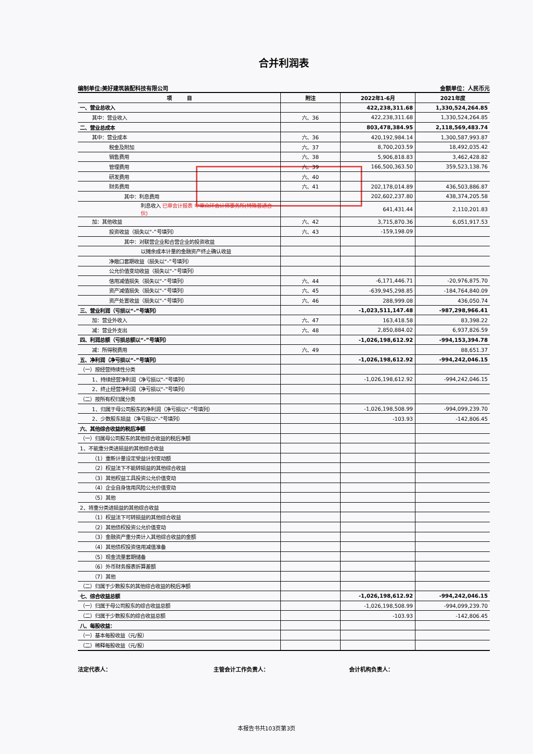合并利润表
编制单位:美好建筑装配科技有限公司 金额单位：人民币元
| 项 目 | 附注 | 2022年1-6月 | 2021年度 |
| --- | --- | --- | --- |
| 一、营业总收入 | | 422,238,311.68 | 1,330,524,264.85 |
| 其中：营业收入 | 六、36 | 422,238,311.68 | 1,330,524,264.85 |
| 二、营业总成本 | | 803,478,384.95 | 2,118,569,483.74 |
| 其中：营业成本 | 六、36 | 420,192,984.14 | 1,300,587,993.87 |
| 税金及附加 | 六、37 | 8,700,203.59 | 18,492,035.42 |
| 销售费用 | 六、38 | 5,906,818.83 | 3,462,428.82 |
| 管理费用 | 六、39 | 166,500,363.50 | 359,523,138.76 |
| 研发费用 | 六、40 | | |
| 财务费用 | 六、41 | 202,178,014.89 | 436,503,886.87 |
| 其中：利息费用 | | 202,602,237.80 | 438,374,205.58 |
| 利息收入 已审会计报表 中审众环会计师事务所(特殊普通合伙) | | 641,431.44 | 2,110,201.83 |
| 加：其他收益 | 六、42 | 3,715,870.36 | 6,051,917.53 |
| 投资收益（损失以“-”号填列） | 六、43 | -159,198.09 | |
| 其中：对联营企业和合营企业的投资收益 | | | |
| 以摊余成本计量的金融资产终止确认收益 | | | |
| 净敞口套期收益（损失以“-”号填列） | | | |
| 公允价值变动收益（损失以“-”号填列） | | | |
| 信用减值损失（损失以“-”号填列） | 六、44 | -6,171,446.71 | -20,976,875.70 |
| 资产减值损失（损失以“-”号填列） | 六、45 | -639,945,298.85 | -184,764,840.09 |
| 资产处置收益（损失以“-”号填列） | 六、46 | 288,999.08 | 436,050.74 |
| 三、营业利润（亏损以“-”号填列） | | -1,023,511,147.48 | -987,298,966.41 |
| 加：营业外收入 | 六、47 | 163,418.58 | 83,398.22 |
| 减：营业外支出 | 六、48 | 2,850,884.02 | 6,937,826.59 |
| 四、利润总额（亏损总额以“-”号填列） | | -1,026,198,612.92 | -994,153,394.78 |
| 减：所得税费用 | 六、49 | | 88,651.37 |
| 五、净利润（净亏损以“-”号填列） | | -1,026,198,612.92 | -994,242,046.15 |
| （一）按经营持续性分类 | | | |
| 1、持续经营净利润（净亏损以“-”号填列） | | -1,026,198,612.92 | -994,242,046.15 |
| 2、终止经营净利润（净亏损以“-”号填列） | | | |
| （二）按所有权归属分类 | | | |
| 1、归属于母公司股东的净利润（净亏损以“-”号填列） | | -1,026,198,508.99 | -994,099,239.70 |
| 2、少数股东损益（净亏损以“-”号填列） | | -103.93 | -142,806.45 |
| 六、其他综合收益的税后净额 | | | |
| （一）归属母公司股东的其他综合收益的税后净额 | | | |
| 1、不能重分类进损益的其他综合收益 | | | |
| （1）重新计量设定受益计划变动额 | | | |
| （2）权益法下不能转损益的其他综合收益 | | | |
| （3）其他权益工具投资公允价值变动 | | | |
| （4）企业自身信用风险公允价值变动 | | | |
| （5）其他 | | | |
| 2、将重分类进损益的其他综合收益 | | | |
| （1）权益法下可转损益的其他综合收益 | | | |
| （2）其他债权投资公允价值变动 | | | |
| （3）金融资产重分类计入其他综合收益的金额 | | | |
| （4）其他债权投资信用减值准备 | | | |
| （5）现金流量套期储备 | | | |
| （6）外币财务报表折算差额 | | | |
| （7）其他 | | | |
| （二）归属于少数股东的其他综合收益的税后净额 | | | |
| 七、综合收益总额 | | -1,026,198,612.92 | -994,242,046.15 |
| （一）归属于母公司股东的综合收益总额 | | -1,026,198,508.99 | -994,099,239.70 |
| （二）归属于少数股东的综合收益总额 | | -103.93 | -142,806.45 |
| 八、每股收益： | | | |
| （一）基本每股收益（元/股） | | | |
| （二）稀释每股收益（元/股） | | | |
法定代表人： 主管会计工作负责人： 会计机构负责人：
本报告书共103页第3页